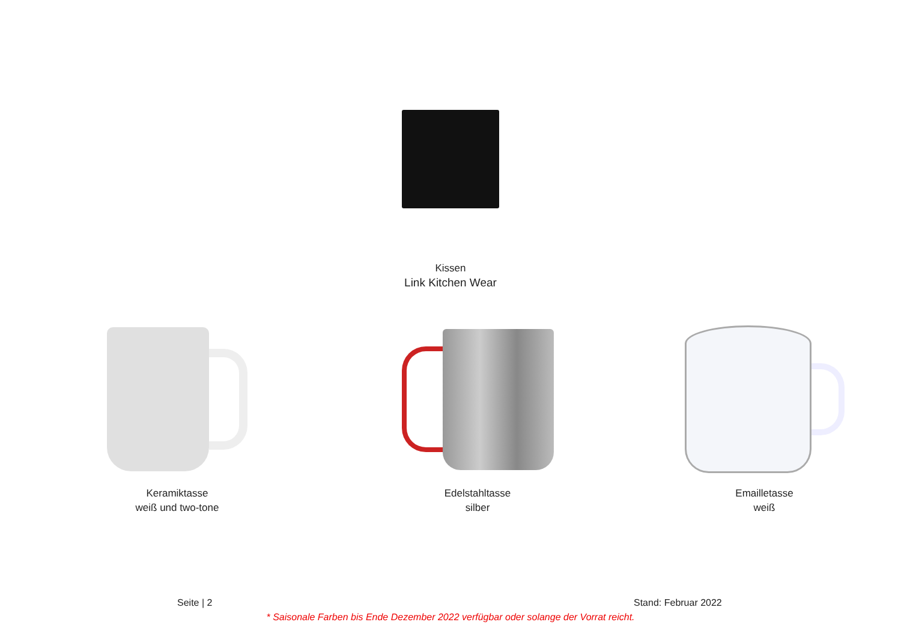Kissen
Link Kitchen Wear
Keramiktasse
weiß und two-tone
Edelstahltasse
silber
Emailletasse
weiß
Seite | 2 Stand: Februar 2022
* Saisonale Farben bis Ende Dezember 2022 verfügbar oder solange der Vorrat reicht.